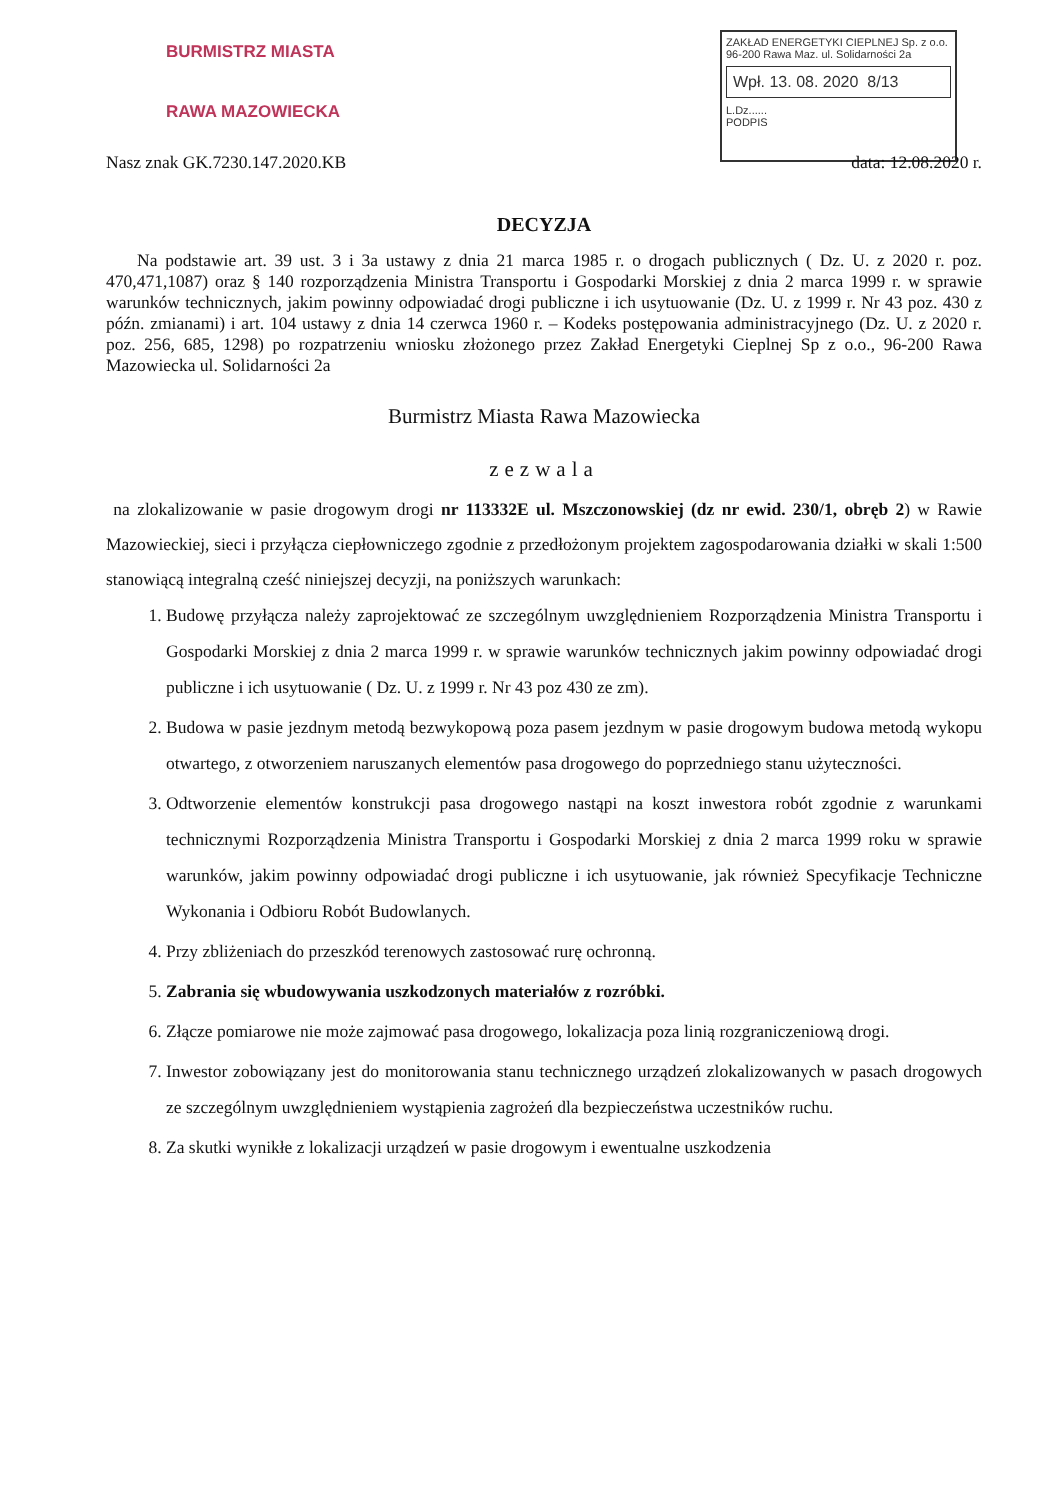BURMISTRZ MIASTA
RAWA MAZOWIECKA
ZAKŁAD ENERGETYKI CIEPLNEJ Sp. z o.o.
96-200 Rawa Maz. ul. Solidarności 2a
Wpł. 13. 08. 2020 8/13
L.Dz......
PODPIS
Nasz znak GK.7230.147.2020.KB data: 12.08.2020 r.
DECYZJA
Na podstawie art. 39 ust. 3 i 3a ustawy z dnia 21 marca 1985 r. o drogach publicznych ( Dz. U. z 2020 r. poz. 470,471,1087) oraz § 140 rozporządzenia Ministra Transportu i Gospodarki Morskiej z dnia 2 marca 1999 r. w sprawie warunków technicznych, jakim powinny odpowiadać drogi publiczne i ich usytuowanie (Dz. U. z 1999 r. Nr 43 poz. 430 z późn. zmianami) i art. 104 ustawy z dnia 14 czerwca 1960 r. – Kodeks postępowania administracyjnego (Dz. U. z 2020 r. poz. 256, 685, 1298) po rozpatrzeniu wniosku złożonego przez Zakład Energetyki Cieplnej Sp z o.o., 96-200 Rawa Mazowiecka ul. Solidarności 2a
Burmistrz Miasta Rawa Mazowiecka
zezwala
na zlokalizowanie w pasie drogowym drogi nr 113332E ul. Mszczonowskiej (dz nr ewid. 230/1, obręb 2) w Rawie Mazowieckiej, sieci i przyłącza ciepłowniczego zgodnie z przedłożonym projektem zagospodarowania działki w skali 1:500 stanowiącą integralną cześć niniejszej decyzji, na poniższych warunkach:
1. Budowę przyłącza należy zaprojektować ze szczególnym uwzględnieniem Rozporządzenia Ministra Transportu i Gospodarki Morskiej z dnia 2 marca 1999 r. w sprawie warunków technicznych jakim powinny odpowiadać drogi publiczne i ich usytuowanie ( Dz. U. z 1999 r. Nr 43 poz 430 ze zm).
2. Budowa w pasie jezdnym metodą bezwykopową poza pasem jezdnym w pasie drogowym budowa metodą wykopu otwartego, z otworzeniem naruszanych elementów pasa drogowego do poprzedniego stanu użyteczności.
3. Odtworzenie elementów konstrukcji pasa drogowego nastąpi na koszt inwestora robót zgodnie z warunkami technicznymi Rozporządzenia Ministra Transportu i Gospodarki Morskiej z dnia 2 marca 1999 roku w sprawie warunków, jakim powinny odpowiadać drogi publiczne i ich usytuowanie, jak również Specyfikacje Techniczne Wykonania i Odbioru Robót Budowlanych.
4. Przy zbliżeniach do przeszkód terenowych zastosować rurę ochronną.
5. Zabrania się wbudowywania uszkodzonych materiałów z rozróbki.
6. Złącze pomiarowe nie może zajmować pasa drogowego, lokalizacja poza linią rozgraniczeniową drogi.
7. Inwestor zobowiązany jest do monitorowania stanu technicznego urządzeń zlokalizowanych w pasach drogowych ze szczególnym uwzględnieniem wystąpienia zagrożeń dla bezpieczeństwa uczestników ruchu.
8. Za skutki wynikłe z lokalizacji urządzeń w pasie drogowym i ewentualne uszkodzenia